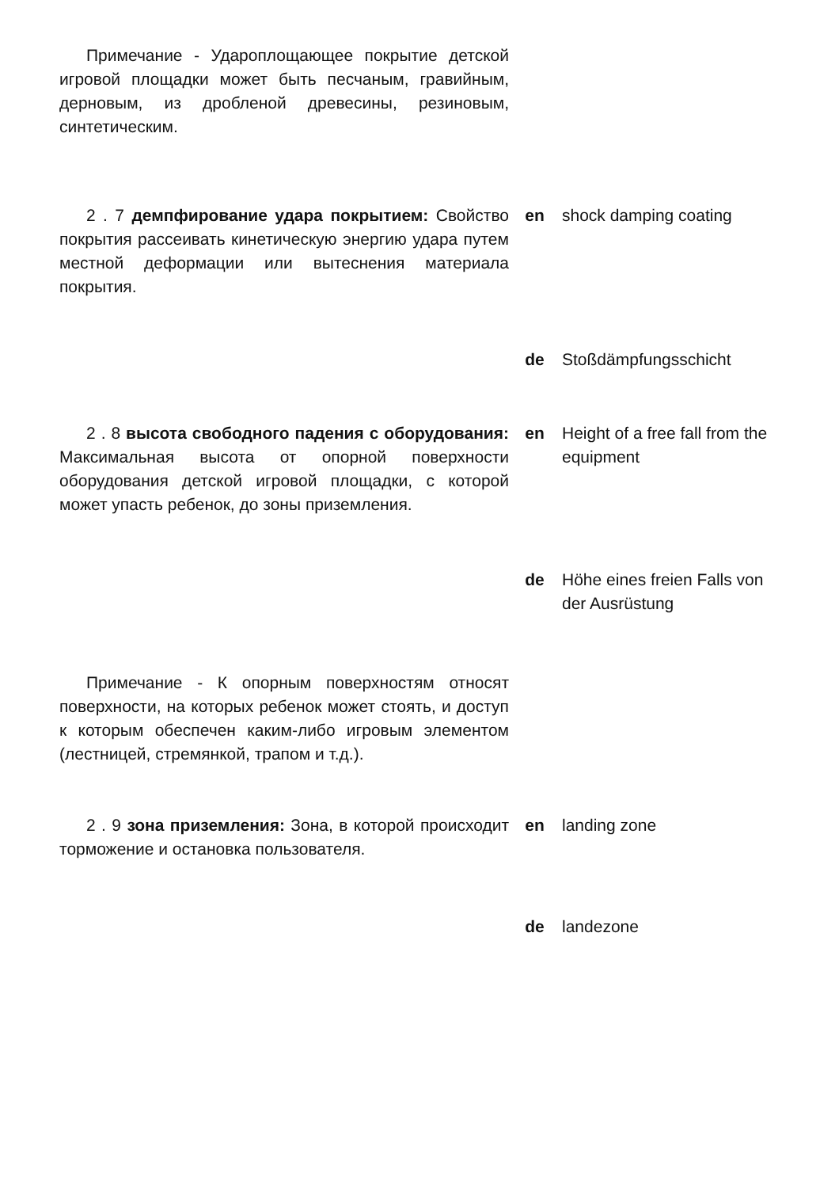Примечание - Удароплощающее покрытие детской игровой площадки может быть песчаным, гравийным, дерновым, из дробленой древесины, резиновым, синтетическим.
2 . 7 демпфирование удара покрытием: Свойство покрытия рассеивать кинетическую энергию удара путем местной деформации или вытеснения материала покрытия.
en shock damping coating
de Stoßdämpfungsschicht
2 . 8 высота свободного падения с оборудования: Максимальная высота от опорной поверхности оборудования детской игровой площадки, с которой может упасть ребенок, до зоны приземления.
en Height of a free fall from the equipment
de Höhe eines freien Falls von der Ausrüstung
Примечание - К опорным поверхностям относят поверхности, на которых ребенок может стоять, и доступ к которым обеспечен каким-либо игровым элементом (лестницей, стремянкой, трапом и т.д.).
2 . 9 зона приземления: Зона, в которой происходит торможение и остановка пользователя.
en landing zone
de landezone